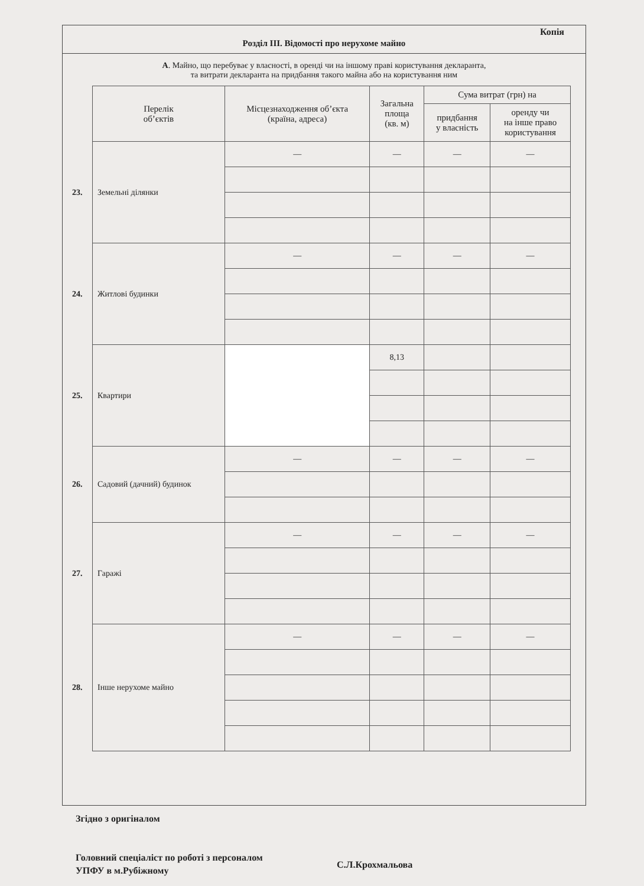Копія
Розділ ІІІ. Відомості про нерухоме майно
А. Майно, що перебуває у власності, в оренді чи на іншому праві користування декларанта,
та витрати декларанта на придбання такого майна або на користування ним
| Перелік об’єктів | Місцезнаходження об’єкта (країна, адреса) | Загальна площа (кв. м) | Сума витрат (грн) на | |
| --- | --- | --- | --- | --- |
| | | | придбання у власність | оренду чи на інше право користування |
| 23. Земельні ділянки | — | — | — | — |
| 24. Житлові будинки | — | — | — | — |
| 25. Квартири | | 8,13 | | |
| 26. Садовий (дачний) будинок | — | — | — | — |
| 27. Гаражі | — | — | — | — |
| 28. Інше нерухоме майно | — | — | — | — |
Згідно з оригіналом
Головний спеціаліст по роботі з персоналом
УПФУ в м.Рубіжному
С.Л.Крохмальова